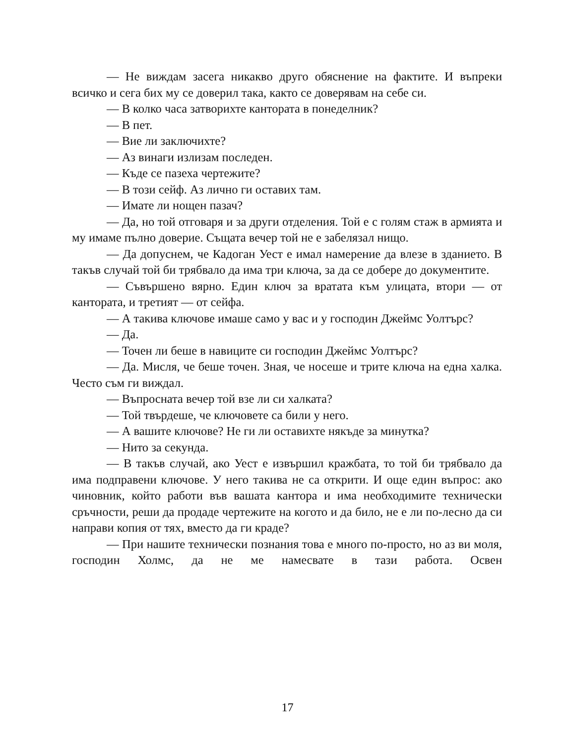— Не виждам засега никакво друго обяснение на фактите. И въпреки всичко и сега бих му се доверил така, както се доверявам на себе си.
— В колко часа затворихте кантората в понеделник?
— В пет.
— Вие ли заключихте?
— Аз винаги излизам последен.
— Къде се пазеха чертежите?
— В този сейф. Аз лично ги оставих там.
— Имате ли нощен пазач?
— Да, но той отговаря и за други отделения. Той е с голям стаж в армията и му имаме пълно доверие. Същата вечер той не е забелязал нищо.
— Да допуснем, че Кадоган Уест е имал намерение да влезе в зданието. В такъв случай той би трябвало да има три ключа, за да се добере до документите.
— Съвършено вярно. Един ключ за вратата към улицата, втори — от кантората, и третият — от сейфа.
— А такива ключове имаше само у вас и у господин Джеймс Уолтърс?
— Да.
— Точен ли беше в навиците си господин Джеймс Уолтърс?
— Да. Мисля, че беше точен. Зная, че носеше и трите ключа на една халка. Често съм ги виждал.
— Въпросната вечер той взе ли си халката?
— Той твърдеше, че ключовете са били у него.
— А вашите ключове? Не ги ли оставихте някъде за минутка?
— Нито за секунда.
— В такъв случай, ако Уест е извършил кражбата, то той би трябвало да има подправени ключове. У него такива не са открити. И още един въпрос: ако чиновник, който работи във вашата кантора и има необходимите технически сръчности, реши да продаде чертежите на когото и да било, не е ли по-лесно да си направи копия от тях, вместо да ги краде?
— При нашите технически познания това е много по-просто, но аз ви моля, господин Холмс, да не ме намесвате в тази работа. Освен
17